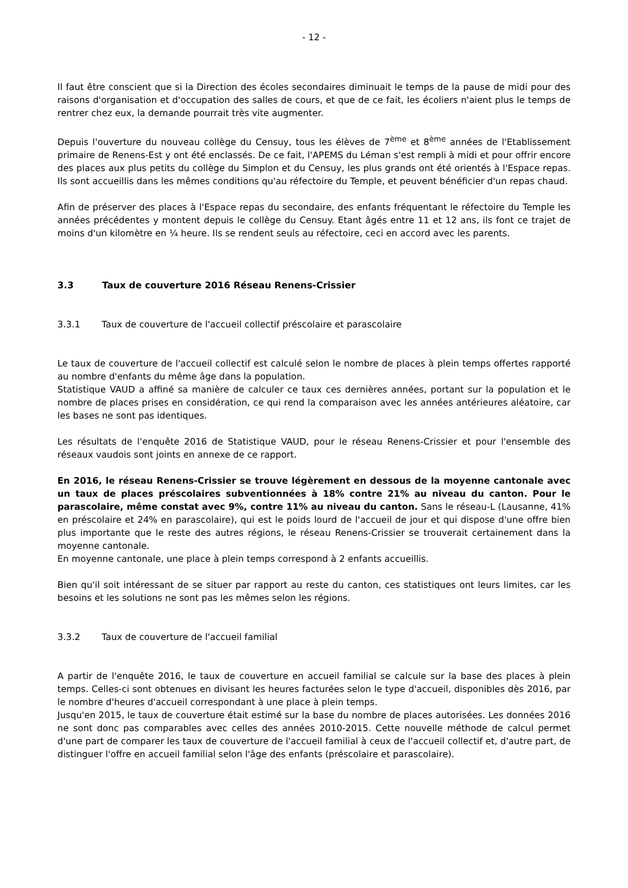- 12 -
Il faut être conscient que si la Direction des écoles secondaires diminuait le temps de la pause de midi pour des raisons d'organisation et d'occupation des salles de cours, et que de ce fait, les écoliers n'aient plus le temps de rentrer chez eux, la demande pourrait très vite augmenter.
Depuis l'ouverture du nouveau collège du Censuy, tous les élèves de 7<sup>ème</sup> et 8<sup>ème</sup> années de l'Etablissement primaire de Renens-Est y ont été enclassés. De ce fait, l'APEMS du Léman s'est rempli à midi et pour offrir encore des places aux plus petits du collège du Simplon et du Censuy, les plus grands ont été orientés à l'Espace repas. Ils sont accueillis dans les mêmes conditions qu'au réfectoire du Temple, et peuvent bénéficier d'un repas chaud.
Afin de préserver des places à l'Espace repas du secondaire, des enfants fréquentant le réfectoire du Temple les années précédentes y montent depuis le collège du Censuy. Etant âgés entre 11 et 12 ans, ils font ce trajet de moins d'un kilomètre en ¼ heure. Ils se rendent seuls au réfectoire, ceci en accord avec les parents.
3.3 Taux de couverture 2016 Réseau Renens-Crissier
3.3.1 Taux de couverture de l'accueil collectif préscolaire et parascolaire
Le taux de couverture de l'accueil collectif est calculé selon le nombre de places à plein temps offertes rapporté au nombre d'enfants du même âge dans la population.
Statistique VAUD a affiné sa manière de calculer ce taux ces dernières années, portant sur la population et le nombre de places prises en considération, ce qui rend la comparaison avec les années antérieures aléatoire, car les bases ne sont pas identiques.
Les résultats de l'enquête 2016 de Statistique VAUD, pour le réseau Renens-Crissier et pour l'ensemble des réseaux vaudois sont joints en annexe de ce rapport.
En 2016, le réseau Renens-Crissier se trouve légèrement en dessous de la moyenne cantonale avec un taux de places préscolaires subventionnées à 18% contre 21% au niveau du canton. Pour le parascolaire, même constat avec 9%, contre 11% au niveau du canton. Sans le réseau-L (Lausanne, 41% en préscolaire et 24% en parascolaire), qui est le poids lourd de l'accueil de jour et qui dispose d'une offre bien plus importante que le reste des autres régions, le réseau Renens-Crissier se trouverait certainement dans la moyenne cantonale.
En moyenne cantonale, une place à plein temps correspond à 2 enfants accueillis.
Bien qu'il soit intéressant de se situer par rapport au reste du canton, ces statistiques ont leurs limites, car les besoins et les solutions ne sont pas les mêmes selon les régions.
3.3.2 Taux de couverture de l'accueil familial
A partir de l'enquête 2016, le taux de couverture en accueil familial se calcule sur la base des places à plein temps. Celles-ci sont obtenues en divisant les heures facturées selon le type d'accueil, disponibles dès 2016, par le nombre d'heures d'accueil correspondant à une place à plein temps.
Jusqu'en 2015, le taux de couverture était estimé sur la base du nombre de places autorisées. Les données 2016 ne sont donc pas comparables avec celles des années 2010-2015. Cette nouvelle méthode de calcul permet d'une part de comparer les taux de couverture de l'accueil familial à ceux de l'accueil collectif et, d'autre part, de distinguer l'offre en accueil familial selon l'âge des enfants (préscolaire et parascolaire).